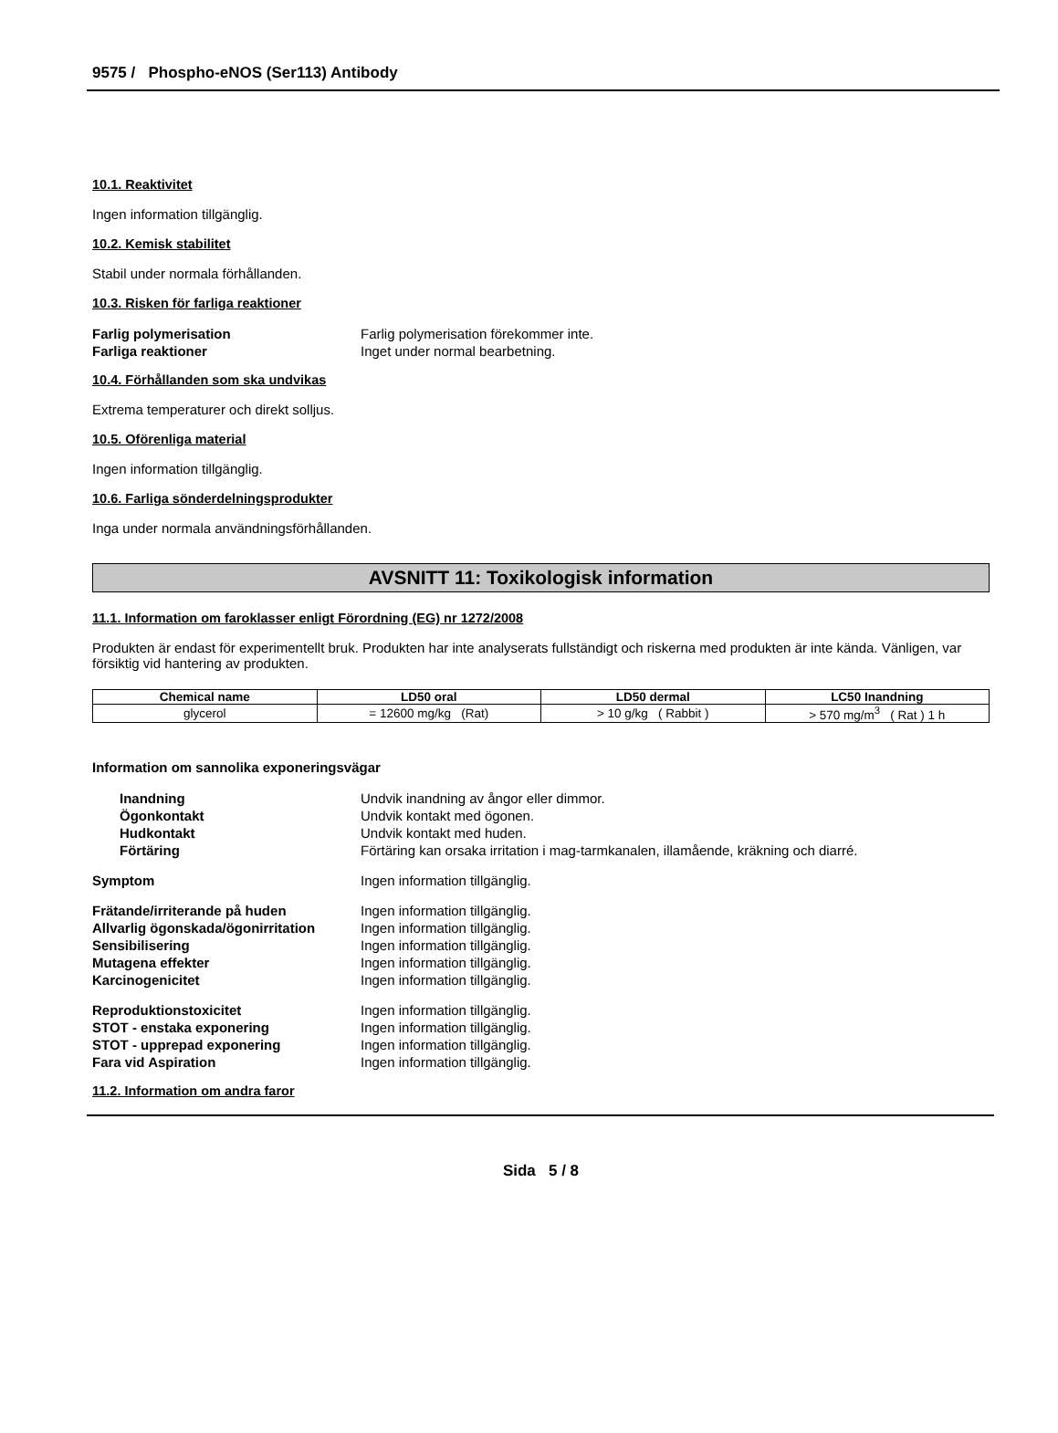9575 / Phospho-eNOS (Ser113) Antibody
10.1. Reaktivitet
Ingen information tillgänglig.
10.2. Kemisk stabilitet
Stabil under normala förhållanden.
10.3. Risken för farliga reaktioner
Farlig polymerisation Farlig polymerisation förekommer inte.
Farliga reaktioner Inget under normal bearbetning.
10.4. Förhållanden som ska undvikas
Extrema temperaturer och direkt solljus.
10.5. Oförenliga material
Ingen information tillgänglig.
10.6. Farliga sönderdelningsprodukter
Inga under normala användningsförhållanden.
AVSNITT 11: Toxikologisk information
11.1. Information om faroklasser enligt Förordning (EG) nr 1272/2008
Produkten är endast för experimentellt bruk. Produkten har inte analyserats fullständigt och riskerna med produkten är inte kända. Vänligen, var försiktig vid hantering av produkten.
| Chemical name | LD50 oral | LD50 dermal | LC50 Inandning |
| --- | --- | --- | --- |
| glycerol | = 12600 mg/kg (Rat) | > 10 g/kg ( Rabbit ) | > 570 mg/m<sup>3</sup> ( Rat ) 1 h |
Information om sannolika exponeringsvägar
Inandning Undvik inandning av ångor eller dimmor.
Ögonkontakt Undvik kontakt med ögonen.
Hudkontakt Undvik kontakt med huden.
Förtäring Förtäring kan orsaka irritation i mag-tarmkanalen, illamående, kräkning och diarré.
Symptom Ingen information tillgänglig.
Frätande/irriterande på huden Ingen information tillgänglig.
Allvarlig ögonskada/ögonirritation Ingen information tillgänglig.
Sensibilisering Ingen information tillgänglig.
Mutagena effekter Ingen information tillgänglig.
Karcinogenicitet Ingen information tillgänglig.
Reproduktionstoxicitet Ingen information tillgänglig.
STOT - enstaka exponering Ingen information tillgänglig.
STOT - upprepad exponering Ingen information tillgänglig.
Fara vid Aspiration Ingen information tillgänglig.
11.2. Information om andra faror
Sida 5 / 8